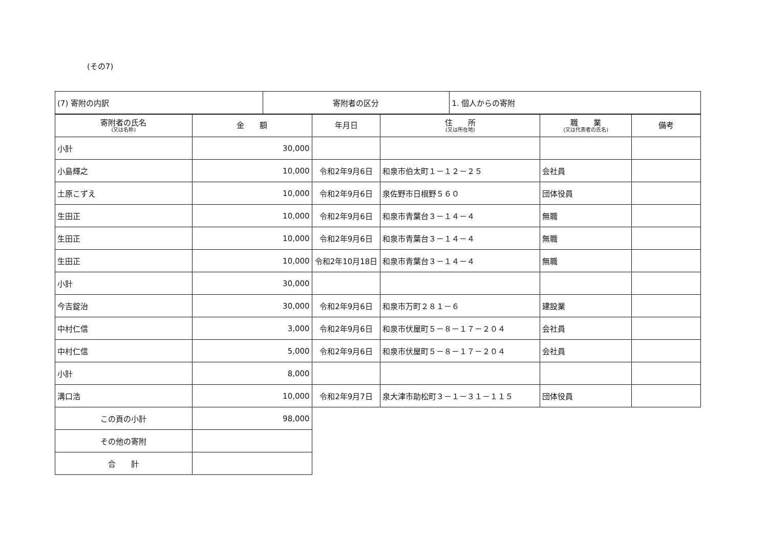(その7)
| (7) 寄附の内訳 | 寄附者の区分 | 1. 個人からの寄附 |
| 寄附者の氏名 (又は名称) | 金 額 | 年月日 | 住 所 (又は所在地) | 職 業 (又は代表者の氏名) | 備考 |
| --- | --- | --- | --- | --- | --- |
| 小計 | 30,000 | | | | |
| 小島輝之 | 10,000 | 令和2年9月6日 | 和泉市伯太町１－１２－２５ | 会社員 | |
| 土原こずえ | 10,000 | 令和2年9月6日 | 泉佐野市日根野５６０ | 団体役員 | |
| 生田正 | 10,000 | 令和2年9月6日 | 和泉市青葉台３－１４－４ | 無職 | |
| 生田正 | 10,000 | 令和2年9月6日 | 和泉市青葉台３－１４－４ | 無職 | |
| 生田正 | 10,000 | 令和2年10月18日 | 和泉市青葉台３－１４－４ | 無職 | |
| 小計 | 30,000 | | | | |
| 今吉錠治 | 30,000 | 令和2年9月6日 | 和泉市万町２８１－６ | 建設業 | |
| 中村仁信 | 3,000 | 令和2年9月6日 | 和泉市伏屋町５－８－１７－２０４ | 会社員 | |
| 中村仁信 | 5,000 | 令和2年9月6日 | 和泉市伏屋町５－８－１７－２０４ | 会社員 | |
| 小計 | 8,000 | | | | |
| 溝口浩 | 10,000 | 令和2年9月7日 | 泉大津市助松町３－１－３１－１１５ | 団体役員 | |
| この頁の小計 | 98,000 | | | | |
| その他の寄附 | | | | | |
| 合 計 | | | | | |